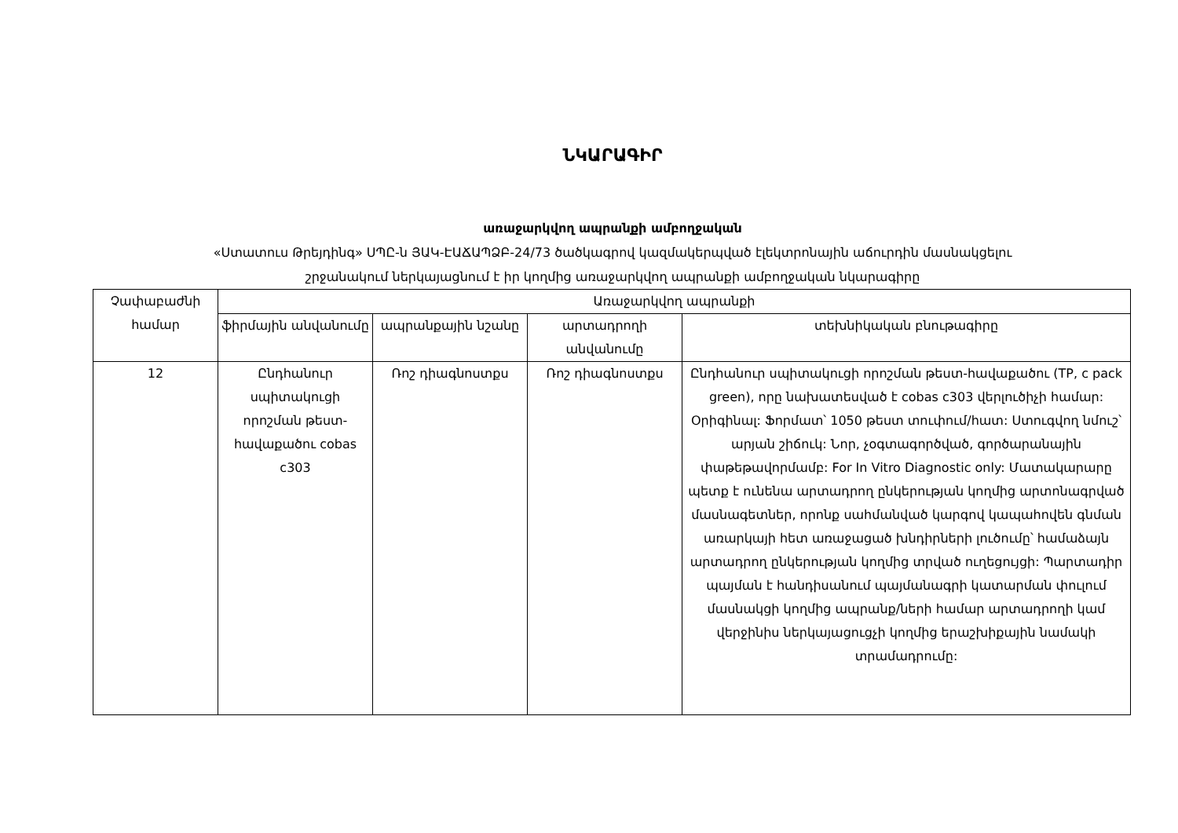ՆԿԱՐԱԳԻՐ
առաջարկվող ապրանքի ամբողջական
«Ստատուս Թրեյդինգ» ՍՊԸ-ն ՅԱԿ-ԷԱՃԱՊՁԲ-24/73 ծածկագրով կազմակերպված էլեկտրոնային աճուրդին մասնակցելու
շրջանակում ներկայացնում է իր կողմից առաջարկվող ապրանքի ամբողջական նկարագիրը
| Չափաբաժնի համար | Առաջարկվող ապրանքի | | | |
| --- | --- | --- | --- | --- |
| | ֆիրմային անվանումը | ապրանքային նշանը | արտադրողի անվանումը | տեխնիկական բնութագիրը |
| 12 | Ընդհանուր սպիտակուցի որոշման թեստ-հավաքածու cobas c303 | Ռոշ դիագնոստքս | Ռոշ դիագնոստքս | Ընդհանուր սպիտակուցի որոշման թեստ-հավաքածու (TP, c pack green), որը նախատեսված է cobas c303 վերլուծիչի համար: Օրիգինալ: Ֆորմատ՝ 1050 թեստ տուփում/հատ: Ստուգվող նմուշ՝ արյան շիճուկ: Նոր, չօգտագործված, գործարանային փաթեթավորմամբ: For In Vitro Diagnostic only: Մատակարարը պետք է ունենա արտադրող ընկերության կողմից արտոնագրված մասնագետներ, որոնք սահմանված կարգով կապահովեն գնման առարկայի հետ առաջացած խնդիրների լուծումը՝ համաձայն արտադրող ընկերության կողմից տրված ուղեցույցի: Պարտադիր պայման է հանդիսանում պայմանագրի կատարման փուլում մասնակցի կողմից ապրանք/ների համար արտադրողի կամ վերջինիս ներկայացուցչի կողմից երաշխիքային նամակի տրամադրումը: |